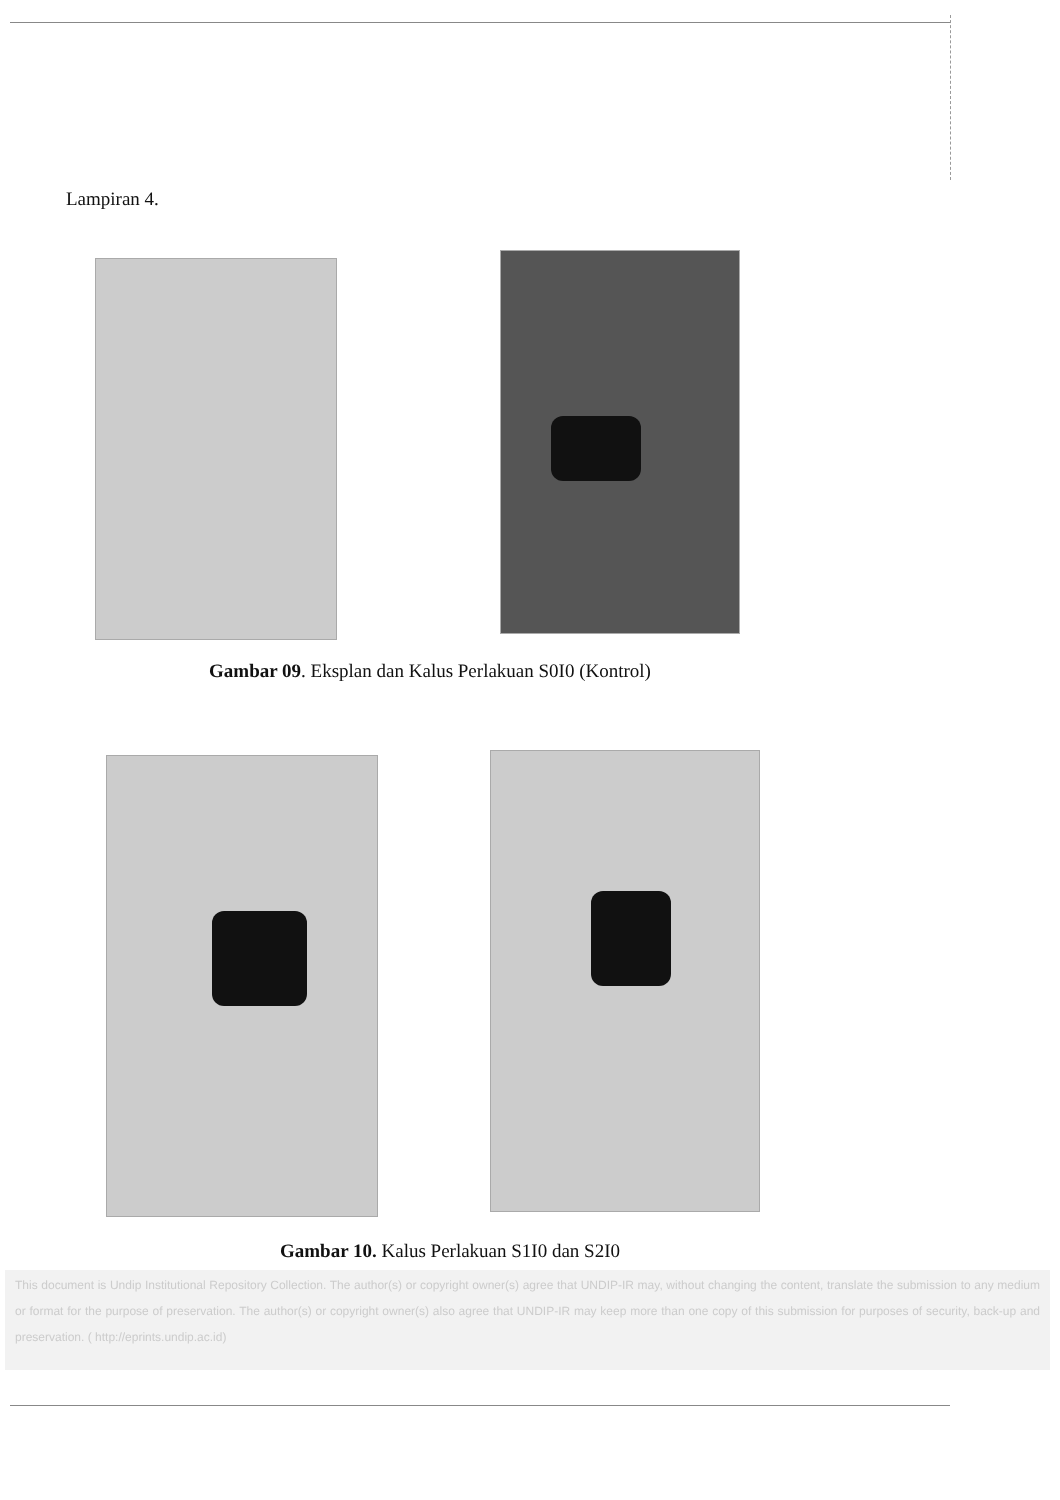Lampiran 4.
Gambar 09. Eksplan dan Kalus Perlakuan S0I0 (Kontrol)
Gambar 10. Kalus Perlakuan S1I0 dan S2I0
This document is Undip Institutional Repository Collection. The author(s) or copyright owner(s) agree that UNDIP-IR may, without changing the content, translate the submission to any medium or format for the purpose of preservation. The author(s) or copyright owner(s) also agree that UNDIP-IR may keep more than one copy of this submission for purposes of security, back-up and preservation. ( http://eprints.undip.ac.id)